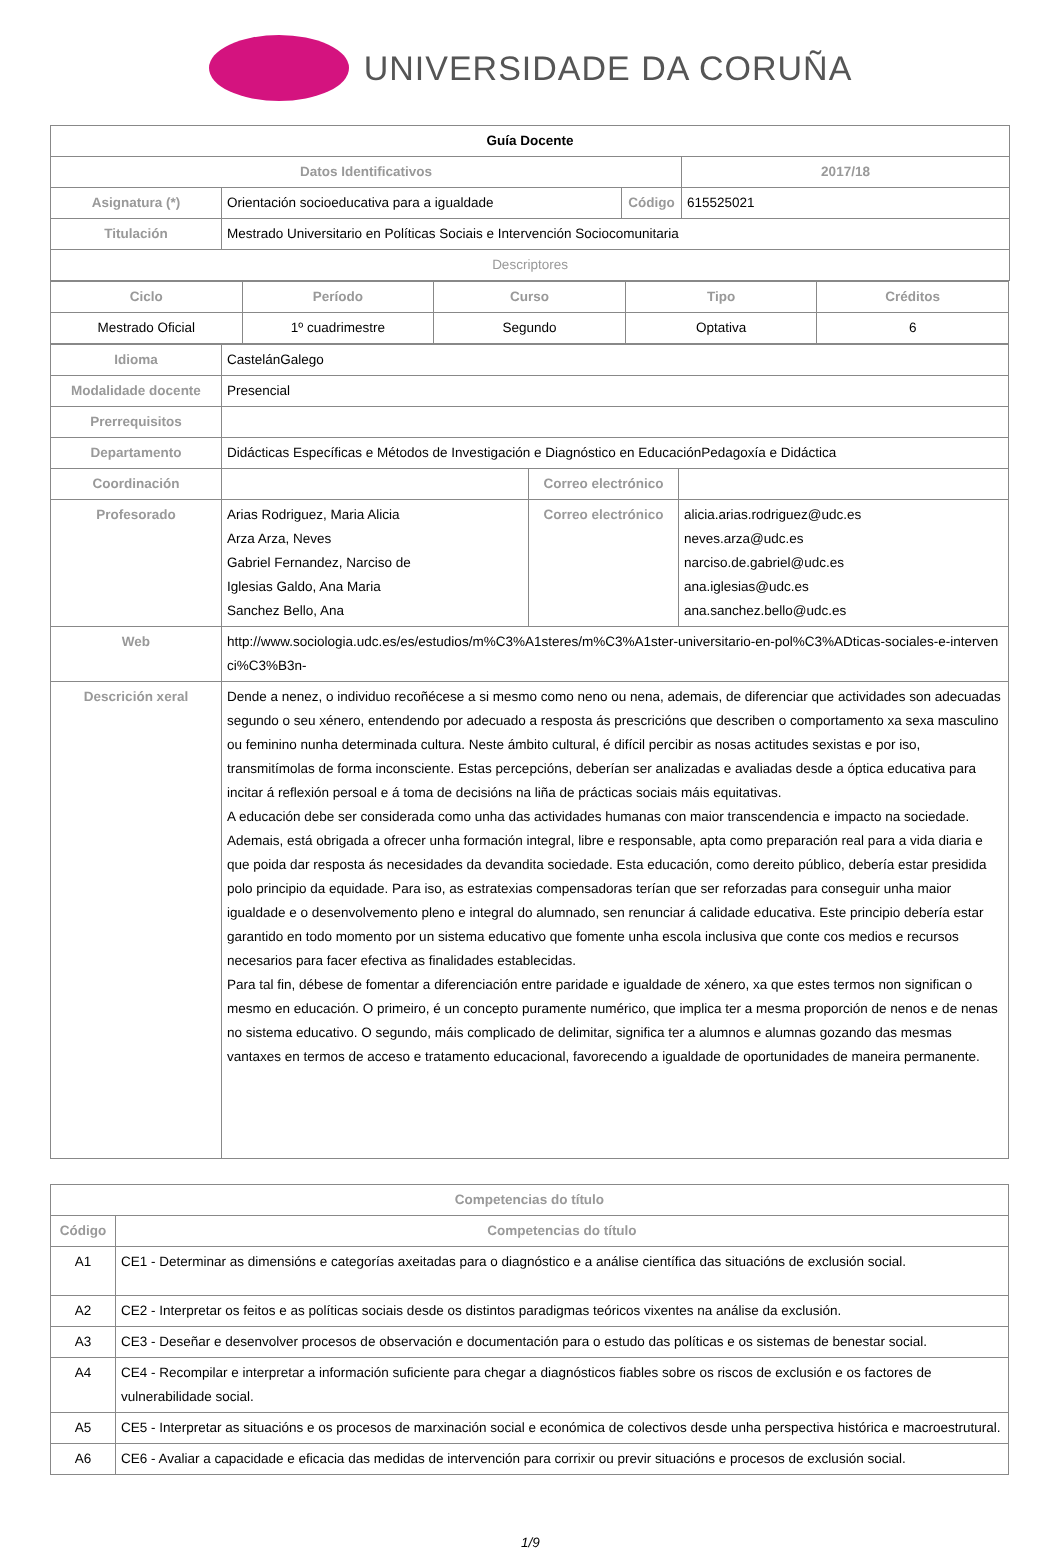UNIVERSIDADE DA CORUÑA
| Guía Docente | | | |
| Datos Identificativos | | | 2017/18 |
| Asignatura (*) | Orientación socioeducativa para a igualdade | Código | 615525021 |
| Titulación | Mestrado Universitario en Políticas Sociais e Intervención Sociocomunitaria | | |
| Descriptores | | | |
| Ciclo | Período | Curso | Tipo | Créditos |
| --- | --- | --- | --- | --- |
| Mestrado Oficial | 1º cuadrimestre | Segundo | Optativa | 6 |
| Idioma | CastelánGalego | | |
| Modalidade docente | Presencial | | |
| Prerrequisitos | | | |
| Departamento | Didácticas Específicas e Métodos de Investigación e Diagnóstico en EducaciónPedagoxía e Didáctica | | |
| Coordinación | | Correo electrónico | |
| Profesorado | Arias Rodriguez, Maria Alicia Arza Arza, Neves Gabriel Fernandez, Narciso de Iglesias Galdo, Ana Maria Sanchez Bello, Ana | Correo electrónico | alicia.arias.rodriguez@udc.es neves.arza@udc.es narciso.de.gabriel@udc.es ana.iglesias@udc.es ana.sanchez.bello@udc.es |
| Web | http://www.sociologia.udc.es/es/estudios/m%C3%A1steres/m%C3%A1ster-universitario-en-pol%C3%ADticas-sociales-e-intervenci%C3%B3n- | | |
| Descrición xeral | Dende a nenez, o individuo recoñécese a si mesmo como neno ou nena, ademais, de diferenciar que actividades son adecuadas segundo o seu xénero, entendendo por adecuado a resposta ás prescricións que describen o comportamento xa sexa masculino ou feminino nunha determinada cultura. Neste ámbito cultural, é difícil percibir as nosas actitudes sexistas e por iso, transmitímolas de forma inconsciente. Estas percepcións, deberían ser analizadas e avaliadas desde a óptica educativa para incitar á reflexión persoal e á toma de decisións na liña de prácticas sociais máis equitativas. A educación debe ser considerada como unha das actividades humanas con maior transcendencia e impacto na sociedade. Ademais, está obrigada a ofrecer unha formación integral, libre e responsable, apta como preparación real para a vida diaria e que poida dar resposta ás necesidades da devandita sociedade. Esta educación, como dereito público, debería estar presidida polo principio da equidade. Para iso, as estratexias compensadoras terían que ser reforzadas para conseguir unha maior igualdade e o desenvolvemento pleno e integral do alumnado, sen renunciar á calidade educativa. Este principio debería estar garantido en todo momento por un sistema educativo que fomente unha escola inclusiva que conte cos medios e recursos necesarios para facer efectiva as finalidades establecidas. Para tal fin, débese de fomentar a diferenciación entre paridade e igualdade de xénero, xa que estes termos non significan o mesmo en educación. O primeiro, é un concepto puramente numérico, que implica ter a mesma proporción de nenos e de nenas no sistema educativo. O segundo, máis complicado de delimitar, significa ter a alumnos e alumnas gozando das mesmas vantaxes en termos de acceso e tratamento educacional, favorecendo a igualdade de oportunidades de maneira permanente. | | |
| Competencias do título | |
| --- | --- |
| Código | Competencias do título |
| A1 | CE1 - Determinar as dimensións e categorías axeitadas para o diagnóstico e a análise científica das situacións de exclusión social. |
| A2 | CE2 - Interpretar os feitos e as políticas sociais desde os distintos paradigmas teóricos vixentes na análise da exclusión. |
| A3 | CE3 - Deseñar e desenvolver procesos de observación e documentación para o estudo das políticas e os sistemas de benestar social. |
| A4 | CE4 - Recompilar e interpretar a información suficiente para chegar a diagnósticos fiables sobre os riscos de exclusión e os factores de vulnerabilidade social. |
| A5 | CE5 - Interpretar as situacións e os procesos de marxinación social e económica de colectivos desde unha perspectiva histórica e macroestrutural. |
| A6 | CE6 - Avaliar a capacidade e eficacia das medidas de intervención para corrixir ou previr situacións e procesos de exclusión social. |
1/9